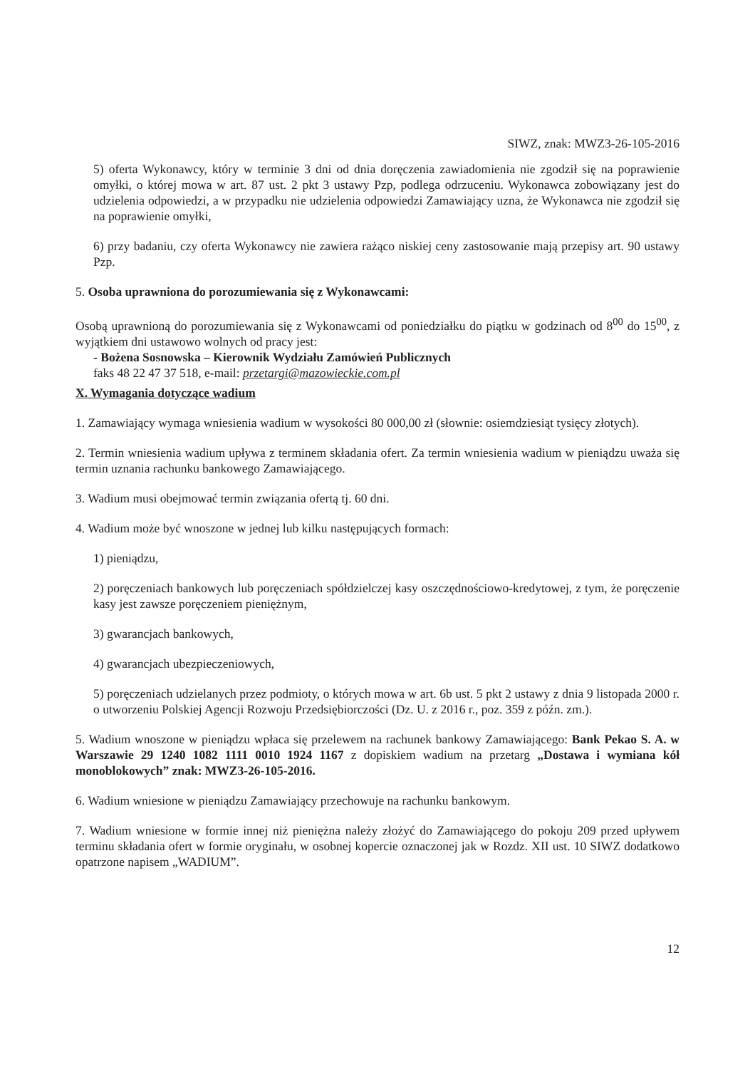SIWZ, znak: MWZ3-26-105-2016
5) oferta Wykonawcy, który w terminie 3 dni od dnia doręczenia zawiadomienia nie zgodził się na poprawienie omyłki, o której mowa w art. 87 ust. 2 pkt 3 ustawy Pzp, podlega odrzuceniu. Wykonawca zobowiązany jest do udzielenia odpowiedzi, a w przypadku nie udzielenia odpowiedzi Zamawiający uzna, że Wykonawca nie zgodził się na poprawienie omyłki,
6) przy badaniu, czy oferta Wykonawcy nie zawiera rażąco niskiej ceny zastosowanie mają przepisy art. 90 ustawy Pzp.
5. Osoba uprawniona do porozumiewania się z Wykonawcami:
Osobą uprawnioną do porozumiewania się z Wykonawcami od poniedziałku do piątku w godzinach od 8<sup>00</sup> do 15<sup>00</sup>, z wyjątkiem dni ustawowo wolnych od pracy jest:
- Bożena Sosnowska – Kierownik Wydziału Zamówień Publicznych
faks 48 22 47 37 518, e-mail: przetargi@mazowieckie.com.pl
X. Wymagania dotyczące wadium
1. Zamawiający wymaga wniesienia wadium w wysokości 80 000,00 zł (słownie: osiemdziesiąt tysięcy złotych).
2. Termin wniesienia wadium upływa z terminem składania ofert. Za termin wniesienia wadium w pieniądzu uważa się termin uznania rachunku bankowego Zamawiającego.
3. Wadium musi obejmować termin związania ofertą tj. 60 dni.
4. Wadium może być wnoszone w jednej lub kilku następujących formach:
1) pieniądzu,
2) poręczeniach bankowych lub poręczeniach spółdzielczej kasy oszczędnościowo-kredytowej, z tym, że poręczenie kasy jest zawsze poręczeniem pieniężnym,
3) gwarancjach bankowych,
4) gwarancjach ubezpieczeniowych,
5) poręczeniach udzielanych przez podmioty, o których mowa w art. 6b ust. 5 pkt 2 ustawy z dnia 9 listopada 2000 r. o utworzeniu Polskiej Agencji Rozwoju Przedsiębiorczości (Dz. U. z 2016 r., poz. 359 z późn. zm.).
5. Wadium wnoszone w pieniądzu wpłaca się przelewem na rachunek bankowy Zamawiającego: Bank Pekao S. A. w Warszawie 29 1240 1082 1111 0010 1924 1167 z dopiskiem wadium na przetarg „Dostawa i wymiana kół monoblokowych” znak: MWZ3-26-105-2016.
6. Wadium wniesione w pieniądzu Zamawiający przechowuje na rachunku bankowym.
7. Wadium wniesione w formie innej niż pieniężna należy złożyć do Zamawiającego do pokoju 209 przed upływem terminu składania ofert w formie oryginału, w osobnej kopercie oznaczonej jak w Rozdz. XII ust. 10 SIWZ dodatkowo opatrzone napisem „WADIUM”.
12